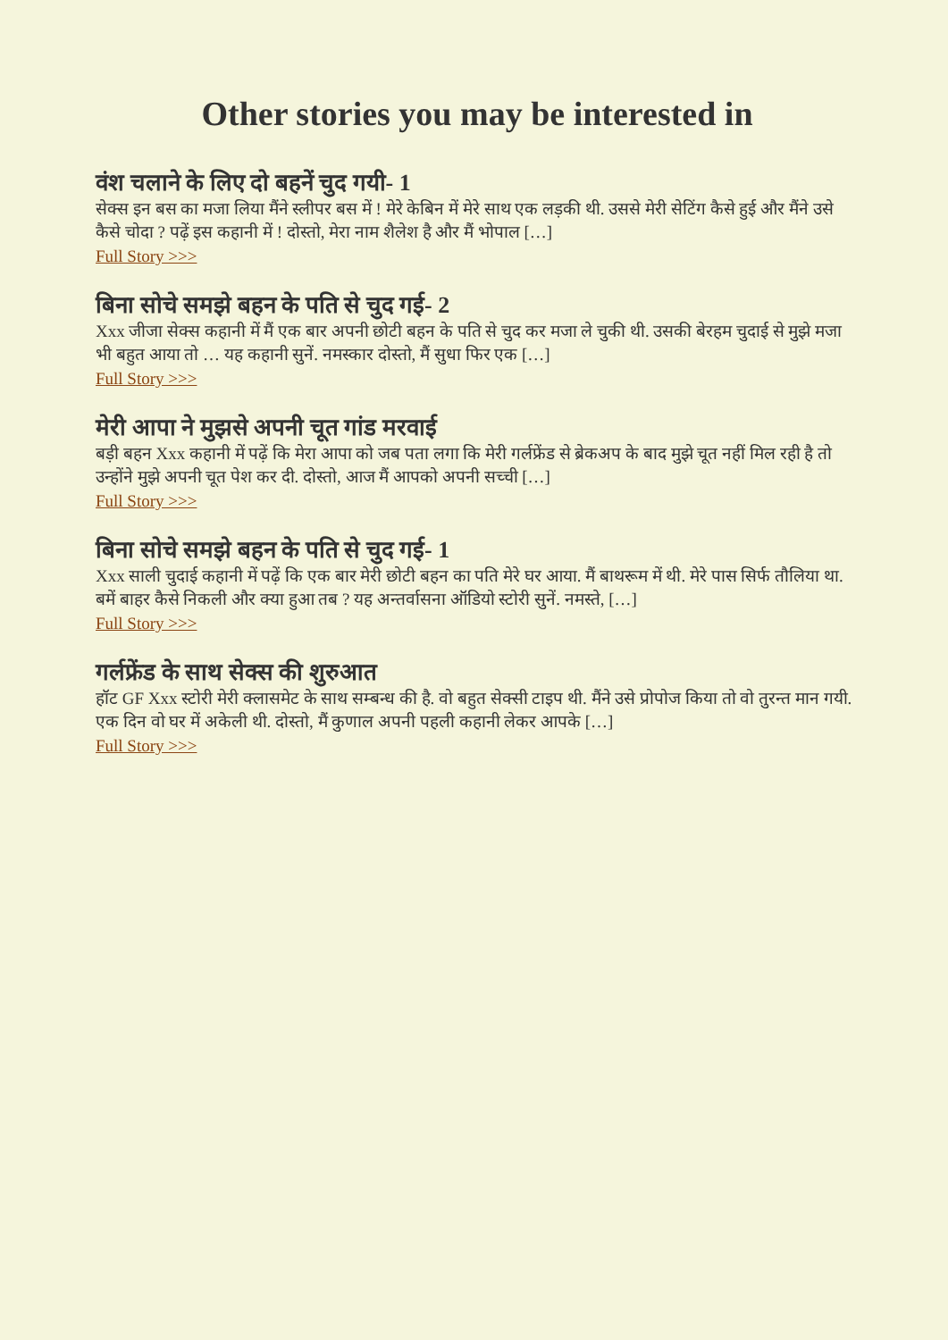Other stories you may be interested in
वंश चलाने के लिए दो बहनें चुद गयी- 1
सेक्स इन बस का मजा लिया मैंने स्लीपर बस में ! मेरे केबिन में मेरे साथ एक लड़की थी. उससे मेरी सेटिंग कैसे हुई और मैंने उसे कैसे चोदा ? पढ़ें इस कहानी में ! दोस्तो, मेरा नाम शैलेश है और मैं भोपाल […]
Full Story >>>
बिना सोचे समझे बहन के पति से चुद गई- 2
Xxx जीजा सेक्स कहानी में मैं एक बार अपनी छोटी बहन के पति से चुद कर मजा ले चुकी थी. उसकी बेरहम चुदाई से मुझे मजा भी बहुत आया तो … यह कहानी सुनें. नमस्कार दोस्तो, मैं सुधा फिर एक […]
Full Story >>>
मेरी आपा ने मुझसे अपनी चूत गांड मरवाई
बड़ी बहन Xxx कहानी में पढ़ें कि मेरा आपा को जब पता लगा कि मेरी गर्लफ्रेंड से ब्रेकअप के बाद मुझे चूत नहीं मिल रही है तो उन्होंने मुझे अपनी चूत पेश कर दी. दोस्तो, आज मैं आपको अपनी सच्ची […]
Full Story >>>
बिना सोचे समझे बहन के पति से चुद गई- 1
Xxx साली चुदाई कहानी में पढ़ें कि एक बार मेरी छोटी बहन का पति मेरे घर आया. मैं बाथरूम में थी. मेरे पास सिर्फ तौलिया था. बमें बाहर कैसे निकली और क्या हुआ तब ? यह अन्तर्वासना ऑडियो स्टोरी सुनें. नमस्ते, […]
Full Story >>>
गर्लफ्रेंड के साथ सेक्स की शुरुआत
हॉट GF Xxx स्टोरी मेरी क्लासमेट के साथ सम्बन्ध की है. वो बहुत सेक्सी टाइप थी. मैंने उसे प्रोपोज किया तो वो तुरन्त मान गयी. एक दिन वो घर में अकेली थी. दोस्तो, मैं कुणाल अपनी पहली कहानी लेकर आपके […]
Full Story >>>